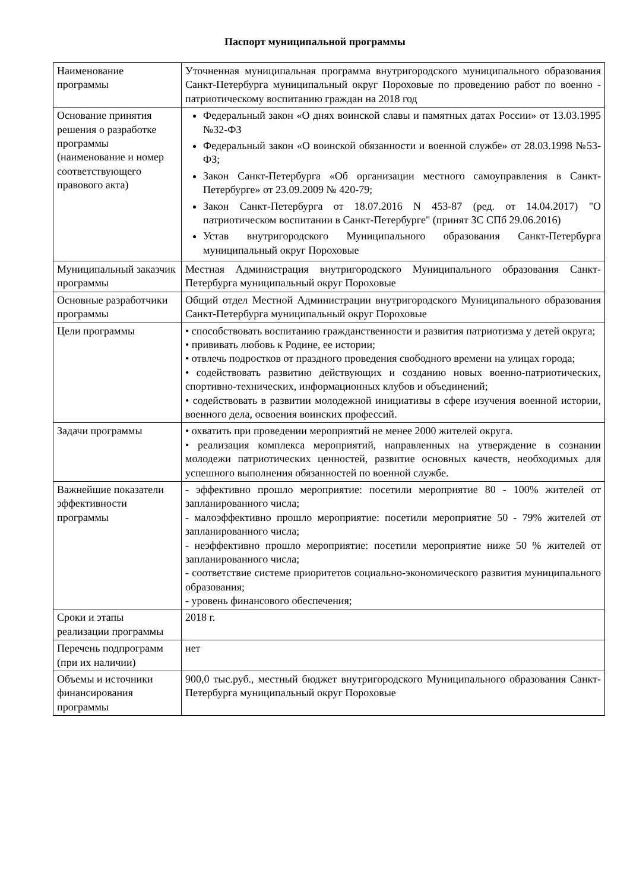Паспорт муниципальной программы
| Наименование программы | Уточненная муниципальная программа внутригородского муниципального образования Санкт-Петербурга муниципальный округ Пороховые по проведению работ по военно - патриотическому воспитанию граждан на 2018 год |
| Основание принятия решения о разработке программы (наименование и номер соответствующего правового акта) | Федеральный закон «О днях воинской славы и памятных датах России» от 13.03.1995 №32-ФЗ Федеральный закон «О воинской обязанности и военной службе» от 28.03.1998 №53-ФЗ; Закон Санкт-Петербурга «Об организации местного самоуправления в Санкт-Петербурге» от 23.09.2009 № 420-79; Закон Санкт-Петербурга от 18.07.2016 N 453-87 (ред. от 14.04.2017) "О патриотическом воспитании в Санкт-Петербурге" (принят ЗС СПб 29.06.2016) Устав внутригородского Муниципального образования Санкт-Петербурга муниципальный округ Пороховые |
| Муниципальный заказчик программы | Местная Администрация внутригородского Муниципального образования Санкт-Петербурга муниципальный округ Пороховые |
| Основные разработчики программы | Общий отдел Местной Администрации внутригородского Муниципального образования Санкт-Петербурга муниципальный округ Пороховые |
| Цели программы | • способствовать воспитанию гражданственности и развития патриотизма у детей округа; • прививать любовь к Родине, ее истории; • отвлечь подростков от праздного проведения свободного времени на улицах города; • содействовать развитию действующих и созданию новых военно-патриотических, спортивно-технических, информационных клубов и объединений; • содействовать в развитии молодежной инициативы в сфере изучения военной истории, военного дела, освоения воинских профессий. |
| Задачи программы | • охватить при проведении мероприятий не менее 2000 жителей округа. • реализация комплекса мероприятий, направленных на утверждение в сознании молодежи патриотических ценностей, развитие основных качеств, необходимых для успешного выполнения обязанностей по военной службе. |
| Важнейшие показатели эффективности программы | - эффективно прошло мероприятие: посетили мероприятие 80 - 100% жителей от запланированного числа; - малоэффективно прошло мероприятие: посетили мероприятие 50 - 79% жителей от запланированного числа; - неэффективно прошло мероприятие: посетили мероприятие ниже 50 % жителей от запланированного числа; - соответствие системе приоритетов социально-экономического развития муниципального образования; - уровень финансового обеспечения; |
| Сроки и этапы реализации программы | 2018 г. |
| Перечень подпрограмм (при их наличии) | нет |
| Объемы и источники финансирования программы | 900,0 тыс.руб., местный бюджет внутригородского Муниципального образования Санкт-Петербурга муниципальный округ Пороховые |